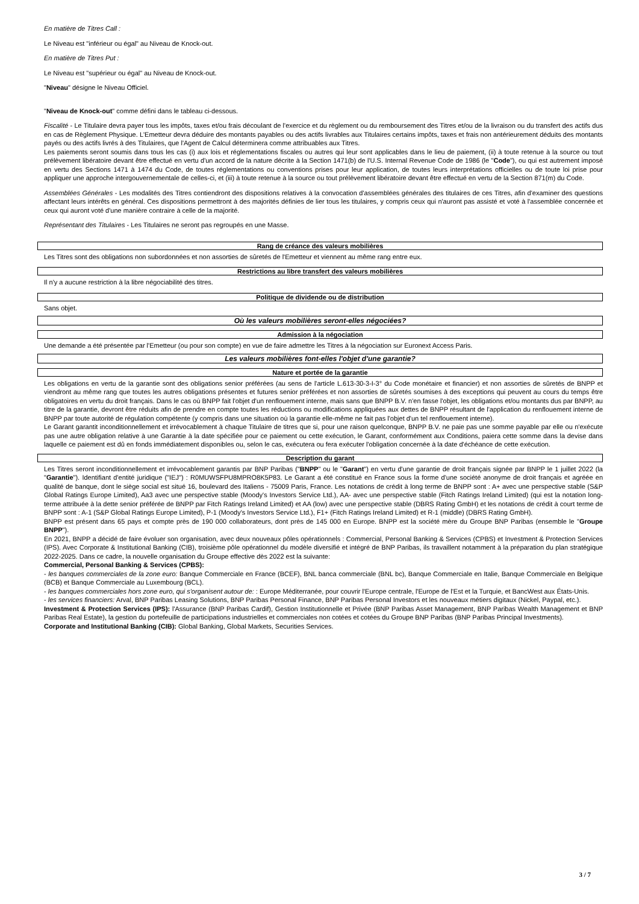En matière de Titres Call :
Le Niveau est "inférieur ou égal" au Niveau de Knock-out.
En matière de Titres Put :
Le Niveau est "supérieur ou égal" au Niveau de Knock-out.
"Niveau" désigne le Niveau Officiel.
"Niveau de Knock-out" comme défini dans le tableau ci-dessous.
Fiscalité - Le Titulaire devra payer tous les impôts, taxes et/ou frais découlant de l'exercice et du règlement ou du remboursement des Titres et/ou de la livraison ou du transfert des actifs dus en cas de Règlement Physique. L'Emetteur devra déduire des montants payables ou des actifs livrables aux Titulaires certains impôts, taxes et frais non antérieurement déduits des montants payés ou des actifs livrés à des Titulaires, que l'Agent de Calcul déterminera comme attribuables aux Titres.
Les paiements seront soumis dans tous les cas (i) aux lois et réglementations fiscales ou autres qui leur sont applicables dans le lieu de paiement, (ii) à toute retenue à la source ou tout prélèvement libératoire devant être effectué en vertu d'un accord de la nature décrite à la Section 1471(b) de l'U.S. Internal Revenue Code de 1986 (le "Code"), ou qui est autrement imposé en vertu des Sections 1471 à 1474 du Code, de toutes réglementations ou conventions prises pour leur application, de toutes leurs interprétations officielles ou de toute loi prise pour appliquer une approche intergouvernementale de celles-ci, et (iii) à toute retenue à la source ou tout prélèvement libératoire devant être effectué en vertu de la Section 871(m) du Code.
Assemblées Générales - Les modalités des Titres contiendront des dispositions relatives à la convocation d'assemblées générales des titulaires de ces Titres, afin d'examiner des questions affectant leurs intérêts en général. Ces dispositions permettront à des majorités définies de lier tous les titulaires, y compris ceux qui n'auront pas assisté et voté à l'assemblée concernée et ceux qui auront voté d'une manière contraire à celle de la majorité.
Représentant des Titulaires - Les Titulaires ne seront pas regroupés en une Masse.
Rang de créance des valeurs mobilières
Les Titres sont des obligations non subordonnées et non assorties de sûretés de l'Emetteur et viennent au même rang entre eux.
Restrictions au libre transfert des valeurs mobilières
Il n'y a aucune restriction à la libre négociabilité des titres.
Politique de dividende ou de distribution
Sans objet.
Où les valeurs mobilières seront-elles négociées?
Admission à la négociation
Une demande a été présentée par l'Emetteur (ou pour son compte) en vue de faire admettre les Titres à la négociation sur Euronext Access Paris.
Les valeurs mobilières font-elles l'objet d'une garantie?
Nature et portée de la garantie
Les obligations en vertu de la garantie sont des obligations senior préférées (au sens de l'article L.613-30-3-I-3° du Code monétaire et financier) et non assorties de sûretés de BNPP et viendront au même rang que toutes les autres obligations présentes et futures senior préférées et non assorties de sûretés soumises à des exceptions qui peuvent au cours du temps être obligatoires en vertu du droit français. Dans le cas où BNPP fait l'objet d'un renflouement interne, mais sans que BNPP B.V. n'en fasse l'objet, les obligations et/ou montants dus par BNPP, au titre de la garantie, devront être réduits afin de prendre en compte toutes les réductions ou modifications appliquées aux dettes de BNPP résultant de l'application du renflouement interne de BNPP par toute autorité de régulation compétente (y compris dans une situation où la garantie elle-même ne fait pas l'objet d'un tel renflouement interne).
Le Garant garantit inconditionnellement et irrévocablement à chaque Titulaire de titres que si, pour une raison quelconque, BNPP B.V. ne paie pas une somme payable par elle ou n'exécute pas une autre obligation relative à une Garantie à la date spécifiée pour ce paiement ou cette exécution, le Garant, conformément aux Conditions, paiera cette somme dans la devise dans laquelle ce paiement est dû en fonds immédiatement disponibles ou, selon le cas, exécutera ou fera exécuter l'obligation concernée à la date d'échéance de cette exécution.
Description du garant
Les Titres seront inconditionnellement et irrévocablement garantis par BNP Paribas ("BNPP" ou le "Garant") en vertu d'une garantie de droit français signée par BNPP le 1 juillet 2022 (la "Garantie"). Identifiant d'entité juridique ("IEJ") : R0MUWSFPU8MPRO8K5P83. Le Garant a été constitué en France sous la forme d'une société anonyme de droit français et agréée en qualité de banque, dont le siège social est situé 16, boulevard des Italiens - 75009 Paris, France. Les notations de crédit à long terme de BNPP sont : A+ avec une perspective stable (S&P Global Ratings Europe Limited), Aa3 avec une perspective stable (Moody's Investors Service Ltd.), AA- avec une perspective stable (Fitch Ratings Ireland Limited) (qui est la notation long-terme attribuée à la dette senior préférée de BNPP par Fitch Ratings Ireland Limited) et AA (low) avec une perspective stable (DBRS Rating GmbH) et les notations de crédit à court terme de BNPP sont : A-1 (S&P Global Ratings Europe Limited), P-1 (Moody's Investors Service Ltd.), F1+ (Fitch Ratings Ireland Limited) et R-1 (middle) (DBRS Rating GmbH).
BNPP est présent dans 65 pays et compte près de 190 000 collaborateurs, dont près de 145 000 en Europe. BNPP est la société mère du Groupe BNP Paribas (ensemble le "Groupe BNPP").
En 2021, BNPP a décidé de faire évoluer son organisation, avec deux nouveaux pôles opérationnels : Commercial, Personal Banking & Services (CPBS) et Investment & Protection Services (IPS). Avec Corporate & Institutional Banking (CIB), troisième pôle opérationnel du modèle diversifié et intégré de BNP Paribas, ils travaillent notamment à la préparation du plan stratégique 2022-2025. Dans ce cadre, la nouvelle organisation du Groupe effective dès 2022 est la suivante:
Commercial, Personal Banking & Services (CPBS):
- les banques commerciales de la zone euro: Banque Commerciale en France (BCEF), BNL banca commerciale (BNL bc), Banque Commerciale en Italie, Banque Commerciale en Belgique (BCB) et Banque Commerciale au Luxembourg (BCL).
- les banques commerciales hors zone euro, qui s'organisent autour de: : Europe Méditerranée, pour couvrir l'Europe centrale, l'Europe de l'Est et la Turquie, et BancWest aux États-Unis.
- les services financiers: Arval, BNP Paribas Leasing Solutions, BNP Paribas Personal Finance, BNP Paribas Personal Investors et les nouveaux métiers digitaux (Nickel, Paypal, etc.).
Investment & Protection Services (IPS): l'Assurance (BNP Paribas Cardif), Gestion Institutionnelle et Privée (BNP Paribas Asset Management, BNP Paribas Wealth Management et BNP Paribas Real Estate), la gestion du portefeuille de participations industrielles et commerciales non cotées et cotées du Groupe BNP Paribas (BNP Paribas Principal Investments).
Corporate and Institutional Banking (CIB): Global Banking, Global Markets, Securities Services.
3 / 7